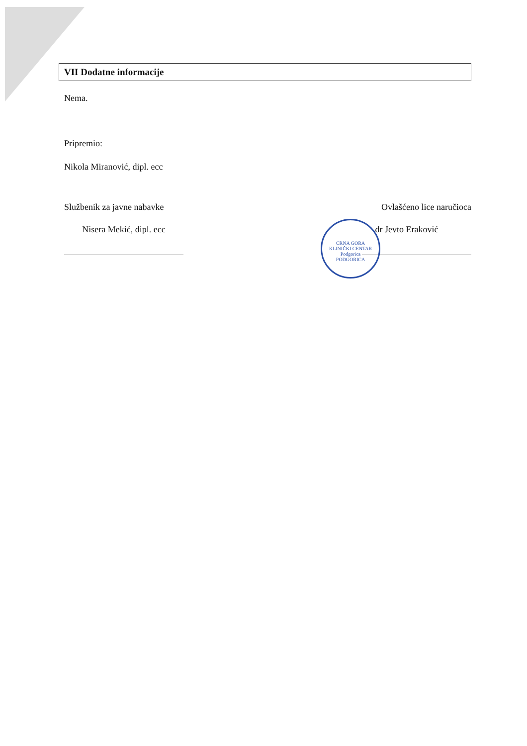VII Dodatne informacije
Nema.
Pripremio:
Nikola Miranović, dipl. ecc
Službenik za javne nabavke
Nisera Mekić, dipl. ecc
Ovlašćeno lice naručioca
dr Jevto Eraković
CRNA GORA
KLINIČKI CENTAR
Podgorica
PODGORICA